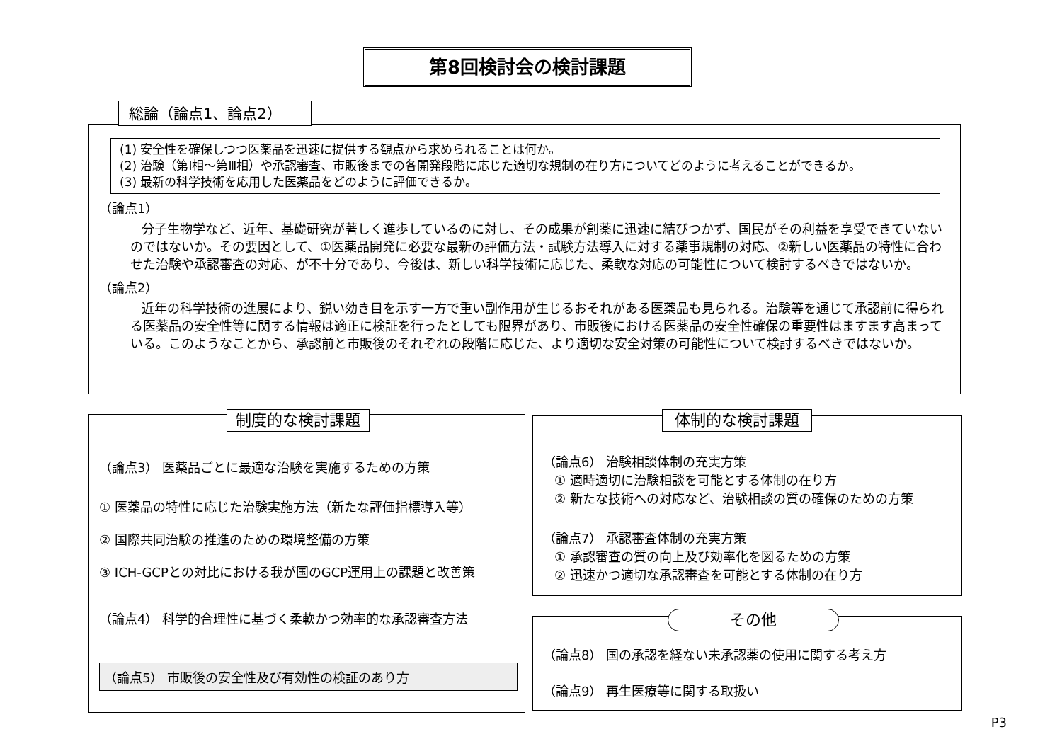第8回検討会の検討課題
(1) 安全性を確保しつつ医薬品を迅速に提供する観点から求められることは何か。
(2) 治験（第Ⅰ相～第Ⅲ相）や承認審査、市販後までの各開発段階に応じた適切な規制の在り方についてどのように考えることができるか。
(3) 最新の科学技術を応用した医薬品をどのように評価できるか。
（論点1）
分子生物学など、近年、基礎研究が著しく進歩しているのに対し、その成果が創薬に迅速に結びつかず、国民がその利益を享受できていないのではないか。その要因として、①医薬品開発に必要な最新の評価方法・試験方法導入に対する薬事規制の対応、②新しい医薬品の特性に合わせた治験や承認審査の対応、が不十分であり、今後は、新しい科学技術に応じた、柔軟な対応の可能性について検討するべきではないか。
（論点2）
近年の科学技術の進展により、鋭い効き目を示す一方で重い副作用が生じるおそれがある医薬品も見られる。治験等を通じて承認前に得られる医薬品の安全性等に関する情報は適正に検証を行ったとしても限界があり、市販後における医薬品の安全性確保の重要性はますます高まっている。このようなことから、承認前と市販後のそれぞれの段階に応じた、より適切な安全対策の可能性について検討するべきではないか。
総論（論点1、論点2）
（論点3） 医薬品ごとに最適な治験を実施するための方策
① 医薬品の特性に応じた治験実施方法（新たな評価指標導入等）
② 国際共同治験の推進のための環境整備の方策
③ ICH-GCPとの対比における我が国のGCP運用上の課題と改善策
（論点4） 科学的合理性に基づく柔軟かつ効率的な承認審査方法
（論点5） 市販後の安全性及び有効性の検証のあり方
制度的な検討課題
（論点6） 治験相談体制の充実方策
① 適時適切に治験相談を可能とする体制の在り方
② 新たな技術への対応など、治験相談の質の確保のための方策
（論点7） 承認審査体制の充実方策
① 承認審査の質の向上及び効率化を図るための方策
② 迅速かつ適切な承認審査を可能とする体制の在り方
体制的な検討課題
（論点8） 国の承認を経ない未承認薬の使用に関する考え方
（論点9） 再生医療等に関する取扱い
その他
P3